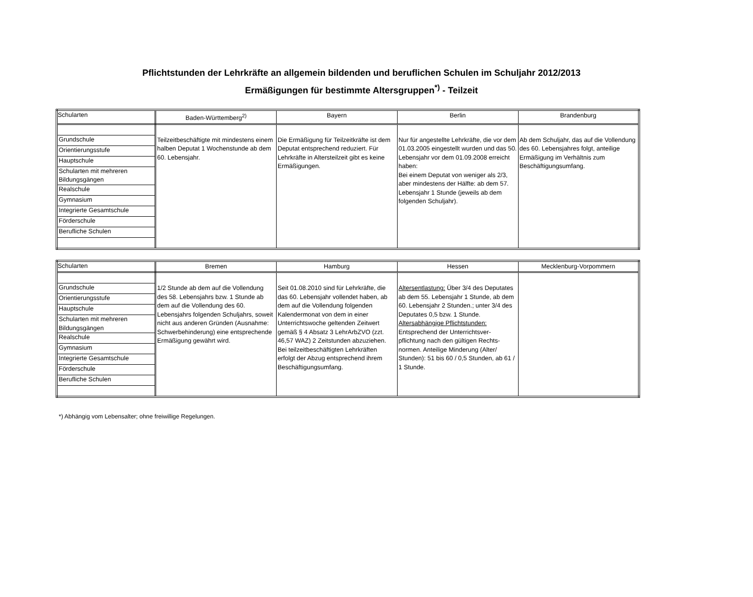Pflichtstunden der Lehrkräfte an allgemein bildenden und beruflichen Schulen im Schuljahr 2012/2013
Ermäßigungen für bestimmte Altersgruppen<sup>*)</sup> - Teilzeit
| Schularten | Baden-Württemberg<sup>2)</sup> | Bayern | Berlin | Brandenburg |
| Grundschule Orientierungsstufe Hauptschule Schularten mit mehreren Bildungsgängen Realschule Gymnasium Integrierte Gesamtschule Förderschule Berufliche Schulen | Teilzeitbeschäftigte mit mindestens einem halben Deputat 1 Wochenstunde ab dem 60. Lebensjahr. | Die Ermäßigung für Teilzeitkräfte ist dem Deputat entsprechend reduziert. Für Lehrkräfte in Altersteilzeit gibt es keine Ermäßigungen. | Nur für angestellte Lehrkräfte, die vor dem 01.03.2005 eingestellt wurden und das 50. Lebensjahr vor dem 01.09.2008 erreicht haben: Bei einem Deputat von weniger als 2/3, aber mindestens der Hälfte: ab dem 57. Lebensjahr 1 Stunde (jeweils ab dem folgenden Schuljahr). | Ab dem Schuljahr, das auf die Vollendung des 60. Lebensjahres folgt, anteilige Ermäßigung im Verhältnis zum Beschäftigungsumfang. |
| Schularten | Bremen | Hamburg | Hessen | Mecklenburg-Vorpommern |
| Grundschule Orientierungsstufe Hauptschule Schularten mit mehreren Bildungsgängen Realschule Gymnasium Integrierte Gesamtschule Förderschule Berufliche Schulen | 1/2 Stunde ab dem auf die Vollendung des 58. Lebensjahrs bzw. 1 Stunde ab dem auf die Vollendung des 60. Lebensjahrs folgenden Schuljahrs, soweit nicht aus anderen Gründen (Ausnahme: Schwerbehinderung) eine entsprechende Ermäßigung gewährt wird. | Seit 01.08.2010 sind für Lehrkräfte, die das 60. Lebensjahr vollendet haben, ab dem auf die Vollendung folgenden Kalendermonat von dem in einer Unterrichtswoche geltenden Zeitwert gemäß § 4 Absatz 3 LehrArbZVO (zzt. 46,57 WAZ) 2 Zeitstunden abzuziehen. Bei teilzeitbeschäftigten Lehrkräften erfolgt der Abzug entsprechend ihrem Beschäftigungsumfang. | Altersentlastung: Über 3/4 des Deputates ab dem 55. Lebensjahr 1 Stunde, ab dem 60. Lebensjahr 2 Stunden.; unter 3/4 des Deputates 0,5 bzw. 1 Stunde. Altersabhängige Pflichtstunden: Entsprechend der Unterrichtsver-pflichtung nach den gültigen Rechts-normen. Anteilige Minderung (Alter/ Stunden): 51 bis 60 / 0,5 Stunden, ab 61 / 1 Stunde. | |
*) Abhängig vom Lebensalter; ohne freiwillige Regelungen.